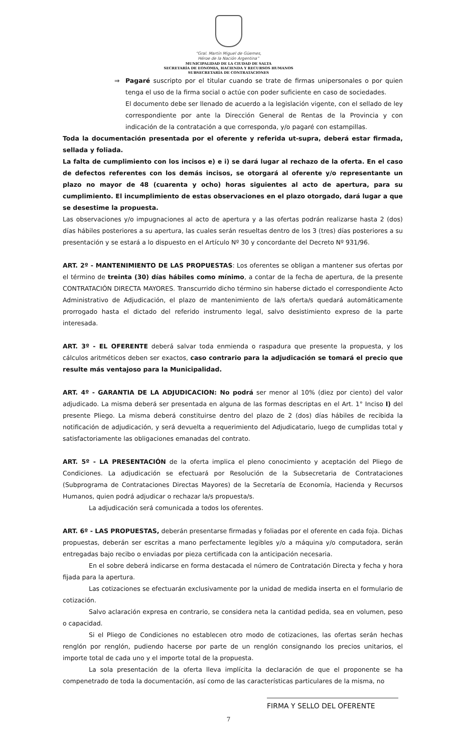“Gral. Martín Miguel de Güemes,
Héroe de la Nación Argentina”
MUNICIPALIDAD DE LA CIUDAD DE SALTA
SECRETARÍA DE EONOMIA, HACIENDA Y RECURSOS HUMANOS
SUBSECRETARÍA DE CONTRATACIONES
⇒ Pagaré suscripto por el titular cuando se trate de firmas unipersonales o por quien tenga el uso de la firma social o actúe con poder suficiente en caso de sociedades.
El documento debe ser llenado de acuerdo a la legislación vigente, con el sellado de ley correspondiente por ante la Dirección General de Rentas de la Provincia y con indicación de la contratación a que corresponda, y/o pagaré con estampillas.
Toda la documentación presentada por el oferente y referida ut-supra, deberá estar firmada, sellada y foliada.
La falta de cumplimiento con los incisos e) e i) se dará lugar al rechazo de la oferta. En el caso de defectos referentes con los demás incisos, se otorgará al oferente y/o representante un plazo no mayor de 48 (cuarenta y ocho) horas siguientes al acto de apertura, para su cumplimiento. El incumplimiento de estas observaciones en el plazo otorgado, dará lugar a que se desestime la propuesta.
Las observaciones y/o impugnaciones al acto de apertura y a las ofertas podrán realizarse hasta 2 (dos) días hábiles posteriores a su apertura, las cuales serán resueltas dentro de los 3 (tres) días posteriores a su presentación y se estará a lo dispuesto en el Artículo Nº 30 y concordante del Decreto Nº 931/96.
ART. 2º - MANTENIMIENTO DE LAS PROPUESTAS: Los oferentes se obligan a mantener sus ofertas por el término de treinta (30) días hábiles como mínimo, a contar de la fecha de apertura, de la presente CONTRATACIÓN DIRECTA MAYORES. Transcurrido dicho término sin haberse dictado el correspondiente Acto Administrativo de Adjudicación, el plazo de mantenimiento de la/s oferta/s quedará automáticamente prorrogado hasta el dictado del referido instrumento legal, salvo desistimiento expreso de la parte interesada.
ART. 3º - EL OFERENTE deberá salvar toda enmienda o raspadura que presente la propuesta, y los cálculos aritméticos deben ser exactos, caso contrario para la adjudicación se tomará el precio que resulte más ventajoso para la Municipalidad.
ART. 4º - GARANTIA DE LA ADJUDICACION: No podrá ser menor al 10% (diez por ciento) del valor adjudicado. La misma deberá ser presentada en alguna de las formas descriptas en el Art. 1° Inciso I) del presente Pliego. La misma deberá constituirse dentro del plazo de 2 (dos) días hábiles de recibida la notificación de adjudicación, y será devuelta a requerimiento del Adjudicatario, luego de cumplidas total y satisfactoriamente las obligaciones emanadas del contrato.
ART. 5º - LA PRESENTACIÓN de la oferta implica el pleno conocimiento y aceptación del Pliego de Condiciones. La adjudicación se efectuará por Resolución de la Subsecretaria de Contrataciones (Subprograma de Contrataciones Directas Mayores) de la Secretaría de Economía, Hacienda y Recursos Humanos, quien podrá adjudicar o rechazar la/s propuesta/s.
La adjudicación será comunicada a todos los oferentes.
ART. 6º - LAS PROPUESTAS, deberán presentarse firmadas y foliadas por el oferente en cada foja. Dichas propuestas, deberán ser escritas a mano perfectamente legibles y/o a máquina y/o computadora, serán entregadas bajo recibo o enviadas por pieza certificada con la anticipación necesaria.
En el sobre deberá indicarse en forma destacada el número de Contratación Directa y fecha y hora fijada para la apertura.
Las cotizaciones se efectuarán exclusivamente por la unidad de medida inserta en el formulario de cotización.
Salvo aclaración expresa en contrario, se considera neta la cantidad pedida, sea en volumen, peso o capacidad.
Si el Pliego de Condiciones no establecen otro modo de cotizaciones, las ofertas serán hechas renglón por renglón, pudiendo hacerse por parte de un renglón consignando los precios unitarios, el importe total de cada uno y el importe total de la propuesta.
La sola presentación de la oferta lleva implícita la declaración de que el proponente se ha compenetrado de toda la documentación, así como de las características particulares de la misma, no
FIRMA Y SELLO DEL OFERENTE
7